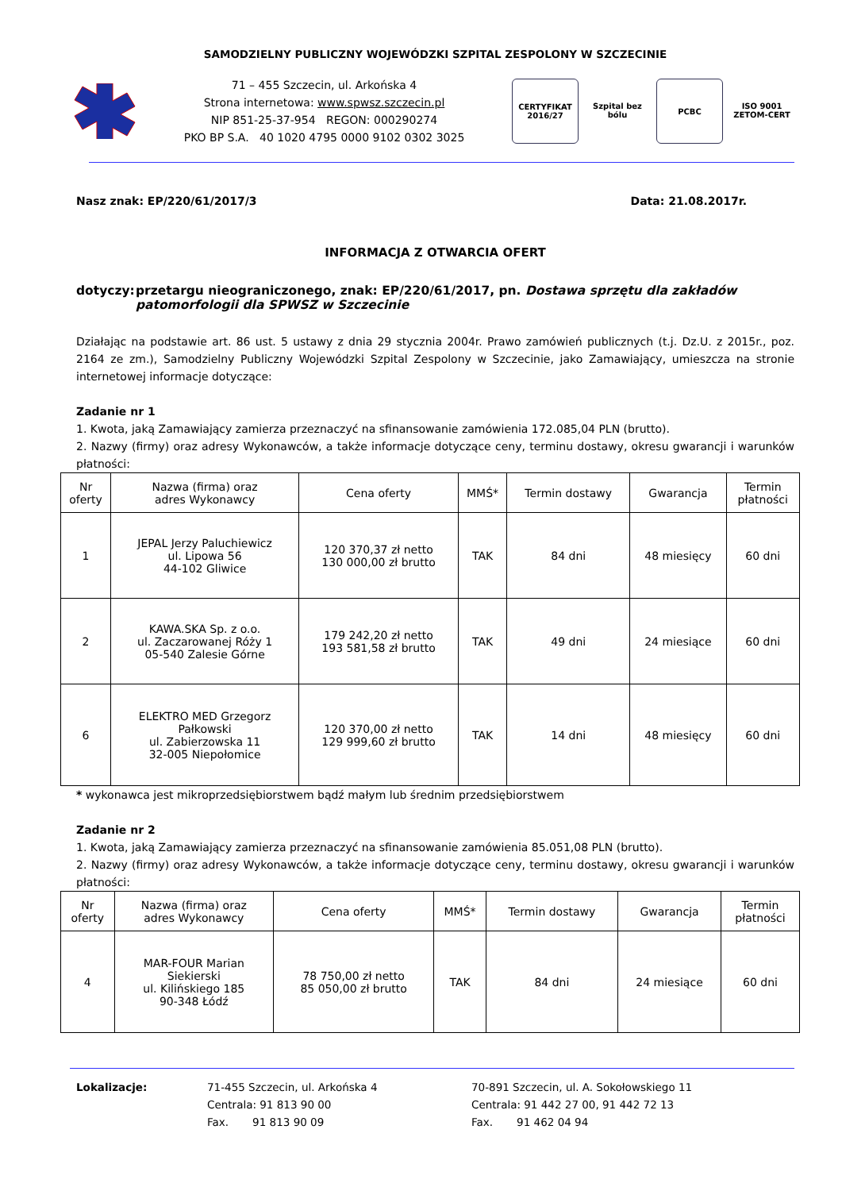SAMODZIELNY PUBLICZNY WOJEWÓDZKI SZPITAL ZESPOLONY W SZCZECINIE
71 – 455 Szczecin, ul. Arkońska 4
Strona internetowa: www.spwsz.szczecin.pl
NIP 851-25-37-954 REGON: 000290274
PKO BP S.A. 40 1020 4795 0000 9102 0302 3025
CERTYFIKAT 2016/27
Szpital bez bólu
PCBC ISO 9001 ZETOM-CERT
Nasz znak: EP/220/61/2017/3 Data: 21.08.2017r.
INFORMACJA Z OTWARCIA OFERT
dotyczy: przetargu nieograniczonego, znak: EP/220/61/2017, pn. Dostawa sprzętu dla zakładów patomorfologii dla SPWSZ w Szczecinie
Działając na podstawie art. 86 ust. 5 ustawy z dnia 29 stycznia 2004r. Prawo zamówień publicznych (t.j. Dz.U. z 2015r., poz. 2164 ze zm.), Samodzielny Publiczny Wojewódzki Szpital Zespolony w Szczecinie, jako Zamawiający, umieszcza na stronie internetowej informacje dotyczące:
Zadanie nr 1
1. Kwota, jaką Zamawiający zamierza przeznaczyć na sfinansowanie zamówienia 172.085,04 PLN (brutto).
2. Nazwy (firmy) oraz adresy Wykonawców, a także informacje dotyczące ceny, terminu dostawy, okresu gwarancji i warunków płatności:
| Nr oferty | Nazwa (firma) oraz adres Wykonawcy | Cena oferty | MMŚ* | Termin dostawy | Gwarancja | Termin płatności |
| --- | --- | --- | --- | --- | --- | --- |
| 1 | JEPAL Jerzy Paluchiewicz ul. Lipowa 56 44-102 Gliwice | 120 370,37 zł netto 130 000,00 zł brutto | TAK | 84 dni | 48 miesięcy | 60 dni |
| 2 | KAWA.SKA Sp. z o.o. ul. Zaczarowanej Róży 1 05-540 Zalesie Górne | 179 242,20 zł netto 193 581,58 zł brutto | TAK | 49 dni | 24 miesiące | 60 dni |
| 6 | ELEKTRO MED Grzegorz Pałkowski ul. Zabierzowska 11 32-005 Niepołomice | 120 370,00 zł netto 129 999,60 zł brutto | TAK | 14 dni | 48 miesięcy | 60 dni |
* wykonawca jest mikroprzedsiębiorstwem bądź małym lub średnim przedsiębiorstwem
Zadanie nr 2
1. Kwota, jaką Zamawiający zamierza przeznaczyć na sfinansowanie zamówienia 85.051,08 PLN (brutto).
2. Nazwy (firmy) oraz adresy Wykonawców, a także informacje dotyczące ceny, terminu dostawy, okresu gwarancji i warunków płatności:
| Nr oferty | Nazwa (firma) oraz adres Wykonawcy | Cena oferty | MMŚ* | Termin dostawy | Gwarancja | Termin płatności |
| --- | --- | --- | --- | --- | --- | --- |
| 4 | MAR-FOUR Marian Siekierski ul. Kilińskiego 185 90-348 Łódź | 78 750,00 zł netto 85 050,00 zł brutto | TAK | 84 dni | 24 miesiące | 60 dni |
Lokalizacje: 71-455 Szczecin, ul. Arkońska 4
Centrala: 91 813 90 00
Fax. 91 813 90 09
70-891 Szczecin, ul. A. Sokołowskiego 11
Centrala: 91 442 27 00, 91 442 72 13
Fax. 91 462 04 94